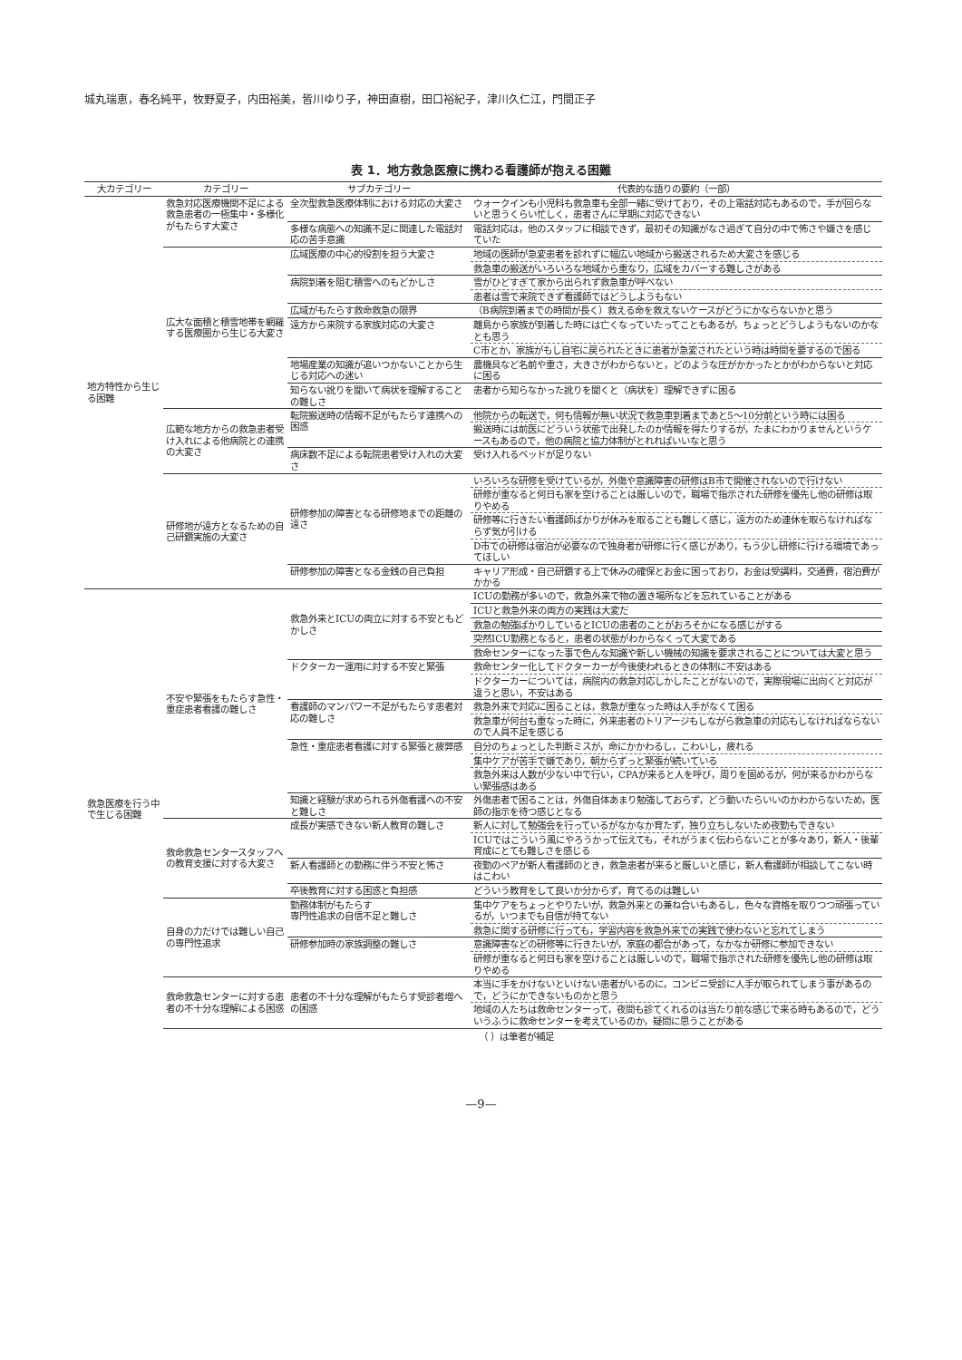城丸瑞恵，春名純平，牧野夏子，内田裕美，皆川ゆり子，神田直樹，田口裕紀子，津川久仁江，門間正子
表 1．地方救急医療に携わる看護師が抱える困難
| 大カテゴリー | カテゴリー | サブカテゴリー | 代表的な語りの要約（一部） |
| --- | --- | --- | --- |
| 地方特性から生じる困難 | 救急対応医療機関不足による救急患者の一極集中・多様化がもたらす大変さ | 全次型救急医療体制における対応の大変さ | ウォークインも小児科も救急車も全部一緒に受けており，その上電話対応もあるので，手が回らないと思うくらい忙しく，患者さんに早期に対応できない |
| | | 多様な病態への知識不足に関連した電話対応の苦手意識 | 電話対応は，他のスタッフに相談できず，最初その知識がなさ過ぎて自分の中で怖さや嫌さを感じていた |
| | 広大な面積と積雪地帯を網羅する医療圏から生じる大変さ | 広域医療の中心的役割を担う大変さ | 地域の医師が急変患者を診れずに幅広い地域から搬送されるため大変さを感じる |
| | | | 救急車の搬送がいろいろな地域から重なり，広域をカバーする難しさがある |
| | | 病院到着を阻む積雪へのもどかしさ | 雪がひどすぎて家から出られず救急車が呼べない |
| | | | 患者は雪で来院できず看護師ではどうしようもない |
| | | 広域がもたらす救命救急の限界 | （B病院到着までの時間が長く）救える命を救えないケースがどうにかならないかと思う |
| | | 遠方から来院する家族対応の大変さ | 離島から家族が到着した時には亡くなっていたってこともあるが，ちょっとどうしようもないのかなとも思う |
| | | | C市とか，家族がもし自宅に戻られたときに患者が急変されたという時は時間を要するので困る |
| | | 地場産業の知識が追いつかないことから生じる対応への迷い | 農機具など名前や重さ，大きさがわからないと，どのような圧がかかったとかがわからないと対応に困る |
| | | 知らない訛りを聞いて病状を理解することの難しさ | 患者から知らなかった訛りを聞くと（病状を）理解できずに困る |
| | 広範な地方からの救急患者受け入れによる他病院との連携の大変さ | 転院搬送時の情報不足がもたらす連携への困惑 | 他院からの転送で，何も情報が無い状況で救急車到着まであと5〜10分前という時には困る |
| | | | 搬送時には前医にどういう状態で出発したのか情報を得たりするが，たまにわかりませんというケースもあるので，他の病院と協力体制がとれればいいなと思う |
| | | 病床数不足による転院患者受け入れの大変さ | 受け入れるベッドが足りない |
| | 研修地が遠方となるための自己研鑽実施の大変さ | 研修参加の障害となる研修地までの距離の遠さ | いろいろな研修を受けているが，外傷や意識障害の研修はB市で開催されないので行けない |
| | | | 研修が重なると何日も家を空けることは厳しいので，職場で指示された研修を優先し他の研修は取りやめる |
| | | | 研修等に行きたい看護師ばかりが休みを取ることも難しく感じ，遠方のため連休を取らなければならず気が引ける |
| | | | D市での研修は宿泊が必要なので独身者が研修に行く感じがあり，もう少し研修に行ける環境であってほしい |
| | | 研修参加の障害となる金銭の自己負担 | キャリア形成・自己研鑽する上で休みの確保とお金に困っており，お金は受講料，交通費，宿泊費がかかる |
| 救急医療を行う中で生じる困難 | 不安や緊張をもたらす急性・重症患者看護の難しさ | 救急外来とICUの両立に対する不安ともどかしさ | ICUの勤務が多いので，救急外来で物の置き場所などを忘れていることがある |
| | | | ICUと救急外来の両方の実践は大変だ |
| | | | 救急の勉強ばかりしているとICUの患者のことがおろそかになる感じがする |
| | | | 突然ICU勤務となると，患者の状態がわからなくって大変である |
| | | | 救命センターになった事で色んな知識や新しい機械の知識を要求されることについては大変と思う |
| | | ドクターカー運用に対する不安と緊張 | 救命センター化してドクターカーが今後使われるときの体制に不安はある |
| | | | ドクターカーについては，病院内の救急対応しかしたことがないので，実際現場に出向くと対応が違うと思い，不安はある |
| | | 看護師のマンパワー不足がもたらす患者対応の難しさ | 救急外来で対応に困ることは，救急が重なった時は人手がなくて困る |
| | | | 救急車が何台も重なった時に，外来患者のトリアージもしながら救急車の対応もしなければならないので人員不足を感じる |
| | | 急性・重症患者看護に対する緊張と疲弊感 | 自分のちょっとした判断ミスが，命にかかわるし，こわいし，疲れる |
| | | | 集中ケアが苦手で嫌であり，朝からずっと緊張が続いている |
| | | | 救急外来は人数が少ない中で行い，CPAが来ると人を呼び，周りを固めるが，何が来るかわからない緊張感はある |
| | | 知識と経験が求められる外傷看護への不安と難しさ | 外傷患者で困ることは，外傷自体あまり勉強しておらず，どう動いたらいいのかわからないため，医師の指示を待つ感じとなる |
| | 救命救急センタースタッフへの教育支援に対する大変さ | 成長が実感できない新人教育の難しさ | 新人に対して勉強会を行っているがなかなか育たず，独り立ちしないため夜勤もできない |
| | | | ICUではこういう風にやろうかって伝えても，それがうまく伝わらないことが多々あり，新人・後輩育成にとても難しさを感じる |
| | | 新人看護師との勤務に伴う不安と怖さ | 夜勤のペアが新人看護師のとき，救急患者が来ると厳しいと感じ，新人看護師が相談してこない時はこわい |
| | | 卒後教育に対する困惑と負担感 | どういう教育をして良いか分からず，育てるのは難しい |
| | 自身の力だけでは難しい自己の専門性追求 | 勤務体制がもたらす 専門性追求の自信不足と難しさ | 集中ケアをちょっとやりたいが，救急外来との兼ね合いもあるし，色々な資格を取りつつ頑張っているが，いつまでも自信が持てない |
| | | | 救急に関する研修に行っても，学習内容を救急外来での実践で使わないと忘れてしまう |
| | | 研修参加時の家族調整の難しさ | 意識障害などの研修等に行きたいが，家庭の都合があって，なかなか研修に参加できない |
| | | | 研修が重なると何日も家を空けることは厳しいので，職場で指示された研修を優先し他の研修は取りやめる |
| | 救命救急センターに対する患者の不十分な理解による困惑 | 患者の不十分な理解がもたらす受診者増への困惑 | 本当に手をかけないといけない患者がいるのに，コンビニ受診に人手が取られてしまう事があるので，どうにかできないものかと思う |
| | | | 地域の人たちは救命センターって，夜間も診てくれるのは当たり前な感じで来る時もあるので，どういうふうに救命センターを考えているのか，疑問に思うことがある |
（ ）は筆者が補足
—9—